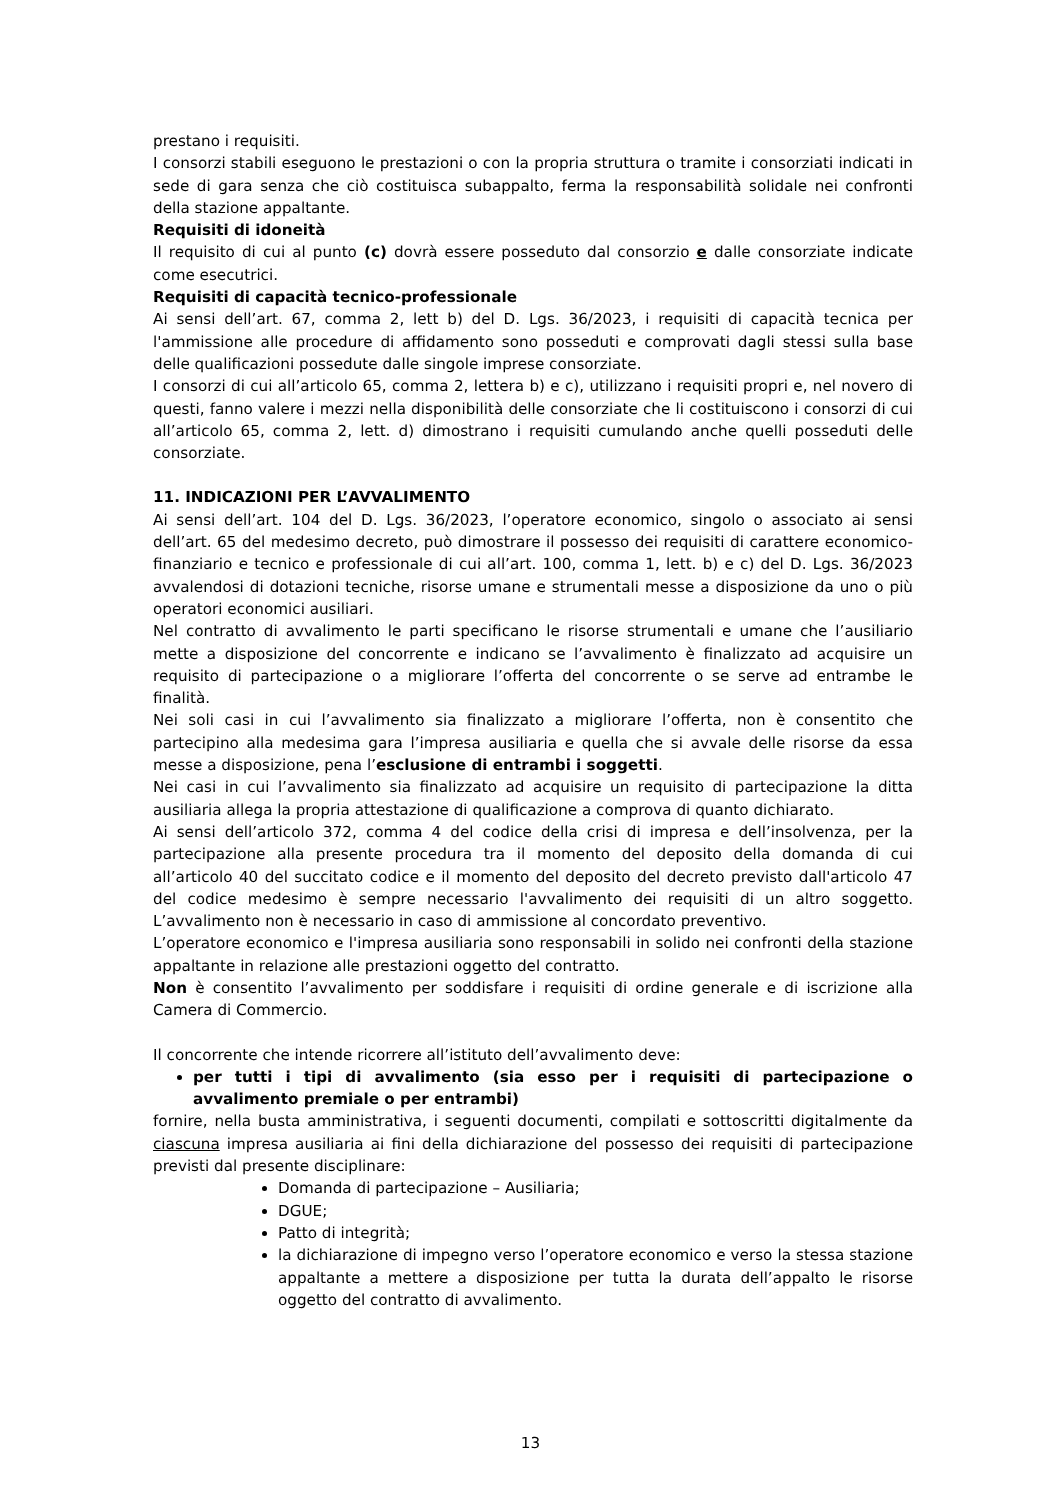prestano i requisiti.
I consorzi stabili eseguono le prestazioni o con la propria struttura o tramite i consorziati indicati in sede di gara senza che ciò costituisca subappalto, ferma la responsabilità solidale nei confronti della stazione appaltante.
Requisiti di idoneità
Il requisito di cui al punto (c) dovrà essere posseduto dal consorzio e dalle consorziate indicate come esecutrici.
Requisiti di capacità tecnico-professionale
Ai sensi dell’art. 67, comma 2, lett b) del D. Lgs. 36/2023, i requisiti di capacità tecnica per l'ammissione alle procedure di affidamento sono posseduti e comprovati dagli stessi sulla base delle qualificazioni possedute dalle singole imprese consorziate.
I consorzi di cui all’articolo 65, comma 2, lettera b) e c), utilizzano i requisiti propri e, nel novero di questi, fanno valere i mezzi nella disponibilità delle consorziate che li costituiscono i consorzi di cui all’articolo 65, comma 2, lett. d) dimostrano i requisiti cumulando anche quelli posseduti delle consorziate.
11. INDICAZIONI PER L’AVVALIMENTO
Ai sensi dell’art. 104 del D. Lgs. 36/2023, l’operatore economico, singolo o associato ai sensi dell’art. 65 del medesimo decreto, può dimostrare il possesso dei requisiti di carattere economico- finanziario e tecnico e professionale di cui all’art. 100, comma 1, lett. b) e c) del D. Lgs. 36/2023 avvalendosi di dotazioni tecniche, risorse umane e strumentali messe a disposizione da uno o più operatori economici ausiliari.
Nel contratto di avvalimento le parti specificano le risorse strumentali e umane che l’ausiliario mette a disposizione del concorrente e indicano se l’avvalimento è finalizzato ad acquisire un requisito di partecipazione o a migliorare l’offerta del concorrente o se serve ad entrambe le finalità.
Nei soli casi in cui l’avvalimento sia finalizzato a migliorare l’offerta, non è consentito che partecipino alla medesima gara l’impresa ausiliaria e quella che si avvale delle risorse da essa messe a disposizione, pena l’esclusione di entrambi i soggetti.
Nei casi in cui l’avvalimento sia finalizzato ad acquisire un requisito di partecipazione la ditta ausiliaria allega la propria attestazione di qualificazione a comprova di quanto dichiarato.
Ai sensi dell’articolo 372, comma 4 del codice della crisi di impresa e dell’insolvenza, per la partecipazione alla presente procedura tra il momento del deposito della domanda di cui all’articolo 40 del succitato codice e il momento del deposito del decreto previsto dall'articolo 47 del codice medesimo è sempre necessario l'avvalimento dei requisiti di un altro soggetto. L’avvalimento non è necessario in caso di ammissione al concordato preventivo.
L’operatore economico e l'impresa ausiliaria sono responsabili in solido nei confronti della stazione appaltante in relazione alle prestazioni oggetto del contratto.
Non è consentito l’avvalimento per soddisfare i requisiti di ordine generale e di iscrizione alla Camera di Commercio.
Il concorrente che intende ricorrere all’istituto dell’avvalimento deve:
per tutti i tipi di avvalimento (sia esso per i requisiti di partecipazione o avvalimento premiale o per entrambi)
fornire, nella busta amministrativa, i seguenti documenti, compilati e sottoscritti digitalmente da ciascuna impresa ausiliaria ai fini della dichiarazione del possesso dei requisiti di partecipazione previsti dal presente disciplinare:
Domanda di partecipazione – Ausiliaria;
DGUE;
Patto di integrità;
la dichiarazione di impegno verso l’operatore economico e verso la stessa stazione appaltante a mettere a disposizione per tutta la durata dell’appalto le risorse oggetto del contratto di avvalimento.
13